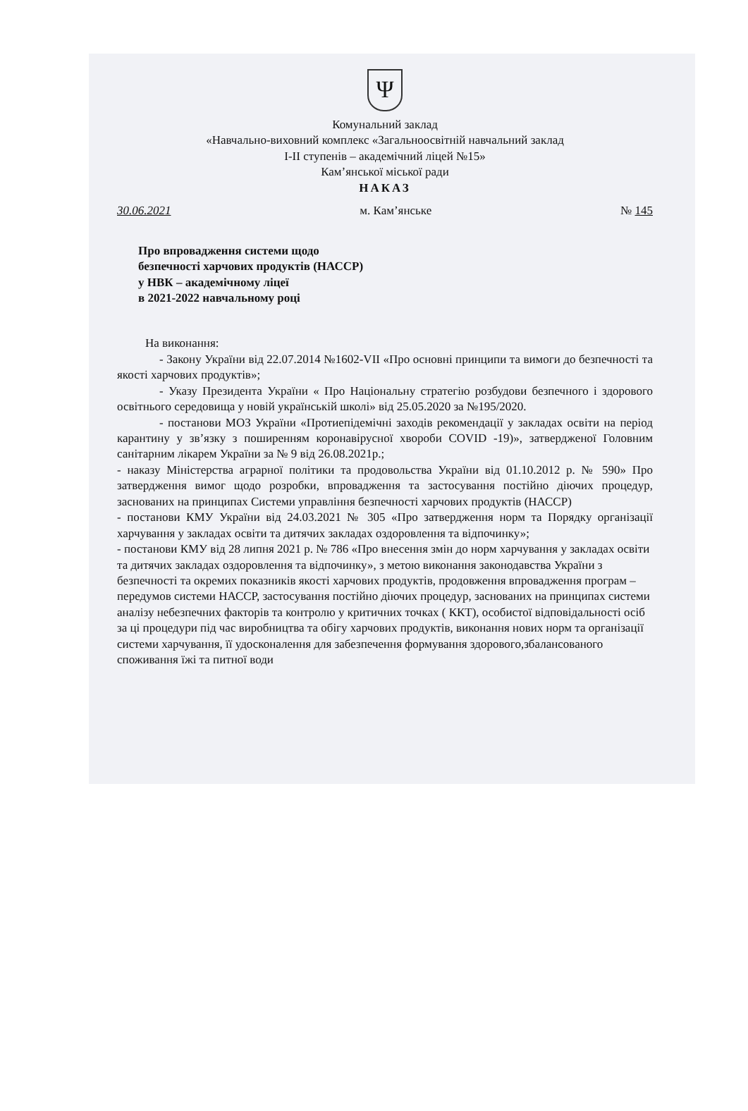Ψ
Комунальний заклад
«Навчально-виховний комплекс «Загальноосвітній навчальний заклад
І-ІІ ступенів – академічний ліцей №15»
Кам’янської міської ради
НАКАЗ
30.06.2021 м. Кам’янське № 145
Про впровадження системи щодо
безпечності харчових продуктів (НАССР)
у НВК – академічному ліцеї
в 2021-2022 навчальному році
На виконання:
- Закону України від 22.07.2014 №1602-VII «Про основні принципи та вимоги до безпечності та якості харчових продуктів»;
- Указу Президента України « Про Національну стратегію розбудови безпечного і здорового освітнього середовища у новій українській школі» від 25.05.2020 за №195/2020.
- постанови МОЗ України «Протиепідемічні заходів рекомендації у закладах освіти на період карантину у зв’язку з поширенням коронавірусної хвороби COVID -19)», затвердженої Головним санітарним лікарем України за № 9 від 26.08.2021р.;
- наказу Міністерства аграрної політики та продовольства України від 01.10.2012 р. № 590» Про затвердження вимог щодо розробки, впровадження та застосування постійно діючих процедур, заснованих на принципах Системи управління безпечності харчових продуктів (НАССР)
- постанови КМУ України від 24.03.2021 № 305 «Про затвердження норм та Порядку організації харчування у закладах освіти та дитячих закладах оздоровлення та відпочинку»;
- постанови КМУ від 28 липня 2021 р. № 786 «Про внесення змін до норм харчування у закладах освіти та дитячих закладах оздоровлення та відпочинку», з метою виконання законодавства України з безпечності та окремих показників якості харчових продуктів, продовження впровадження програм – передумов системи НАССР, застосування постійно діючих процедур, заснованих на принципах системи аналізу небезпечних факторів та контролю у критичних точках ( ККТ), особистої відповідальності осіб за ці процедури під час виробництва та обігу харчових продуктів, виконання нових норм та організації системи харчування, її удосконалення для забезпечення формування здорового,збалансованого споживання їжі та питної води